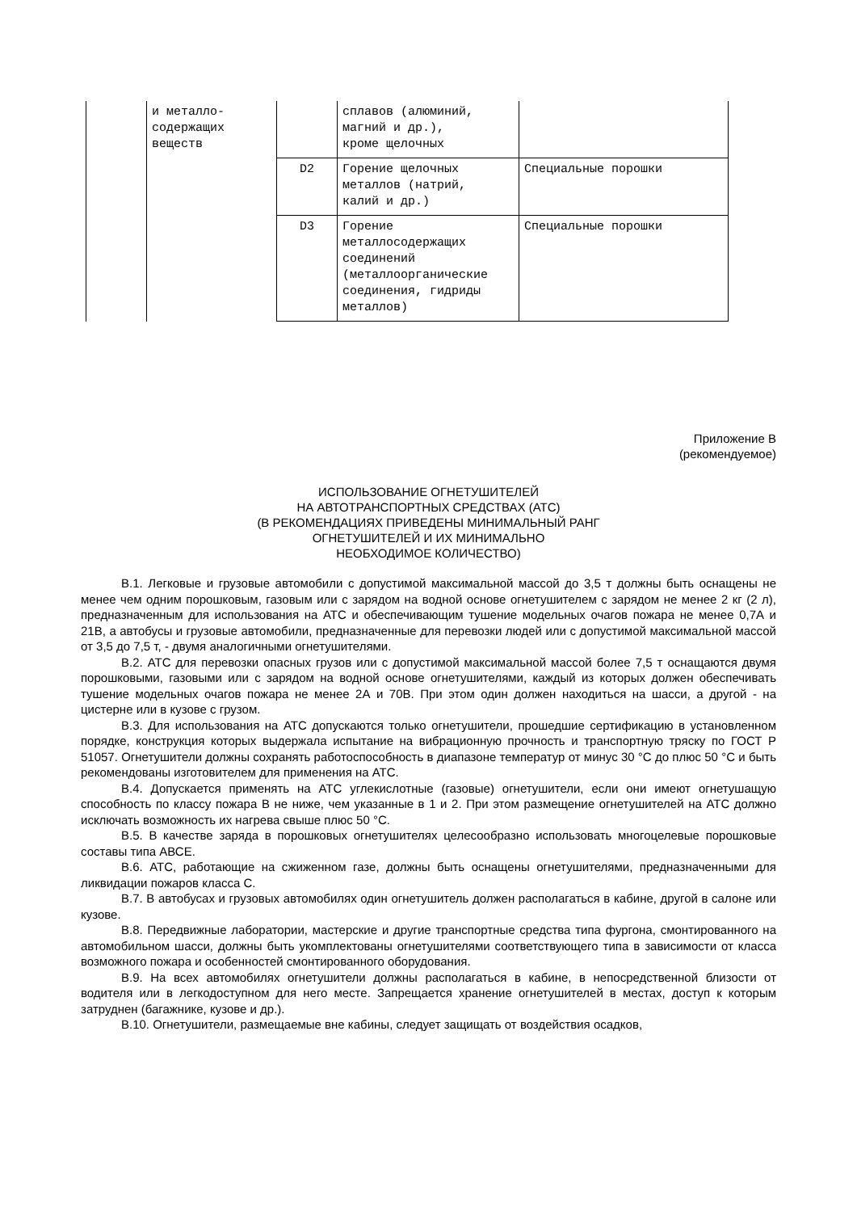| | и металло- содержащих веществ | | сплавов (алюминий, магний и др.), кроме щелочных | |
| | | D2 | Горение щелочных металлов (натрий, калий и др.) | Специальные порошки |
| | | D3 | Горение металлосодержащих соединений (металлоорганические соединения, гидриды металлов) | Специальные порошки |
Приложение В
(рекомендуемое)
ИСПОЛЬЗОВАНИЕ ОГНЕТУШИТЕЛЕЙ
НА АВТОТРАНСПОРТНЫХ СРЕДСТВАХ (АТС)
(В РЕКОМЕНДАЦИЯХ ПРИВЕДЕНЫ МИНИМАЛЬНЫЙ РАНГ
ОГНЕТУШИТЕЛЕЙ И ИХ МИНИМАЛЬНО
НЕОБХОДИМОЕ КОЛИЧЕСТВО)
В.1. Легковые и грузовые автомобили с допустимой максимальной массой до 3,5 т должны быть оснащены не менее чем одним порошковым, газовым или с зарядом на водной основе огнетушителем с зарядом не менее 2 кг (2 л), предназначенным для использования на АТС и обеспечивающим тушение модельных очагов пожара не менее 0,7А и 21В, а автобусы и грузовые автомобили, предназначенные для перевозки людей или с допустимой максимальной массой от 3,5 до 7,5 т, - двумя аналогичными огнетушителями.
В.2. АТС для перевозки опасных грузов или с допустимой максимальной массой более 7,5 т оснащаются двумя порошковыми, газовыми или с зарядом на водной основе огнетушителями, каждый из которых должен обеспечивать тушение модельных очагов пожара не менее 2А и 70В. При этом один должен находиться на шасси, а другой - на цистерне или в кузове с грузом.
В.3. Для использования на АТС допускаются только огнетушители, прошедшие сертификацию в установленном порядке, конструкция которых выдержала испытание на вибрационную прочность и транспортную тряску по ГОСТ Р 51057. Огнетушители должны сохранять работоспособность в диапазоне температур от минус 30 °С до плюс 50 °С и быть рекомендованы изготовителем для применения на АТС.
В.4. Допускается применять на АТС углекислотные (газовые) огнетушители, если они имеют огнетушащую способность по классу пожара В не ниже, чем указанные в 1 и 2. При этом размещение огнетушителей на АТС должно исключать возможность их нагрева свыше плюс 50 °С.
В.5. В качестве заряда в порошковых огнетушителях целесообразно использовать многоцелевые порошковые составы типа АВСЕ.
В.6. АТС, работающие на сжиженном газе, должны быть оснащены огнетушителями, предназначенными для ликвидации пожаров класса С.
В.7. В автобусах и грузовых автомобилях один огнетушитель должен располагаться в кабине, другой в салоне или кузове.
В.8. Передвижные лаборатории, мастерские и другие транспортные средства типа фургона, смонтированного на автомобильном шасси, должны быть укомплектованы огнетушителями соответствующего типа в зависимости от класса возможного пожара и особенностей смонтированного оборудования.
В.9. На всех автомобилях огнетушители должны располагаться в кабине, в непосредственной близости от водителя или в легкодоступном для него месте. Запрещается хранение огнетушителей в местах, доступ к которым затруднен (багажнике, кузове и др.).
В.10. Огнетушители, размещаемые вне кабины, следует защищать от воздействия осадков,